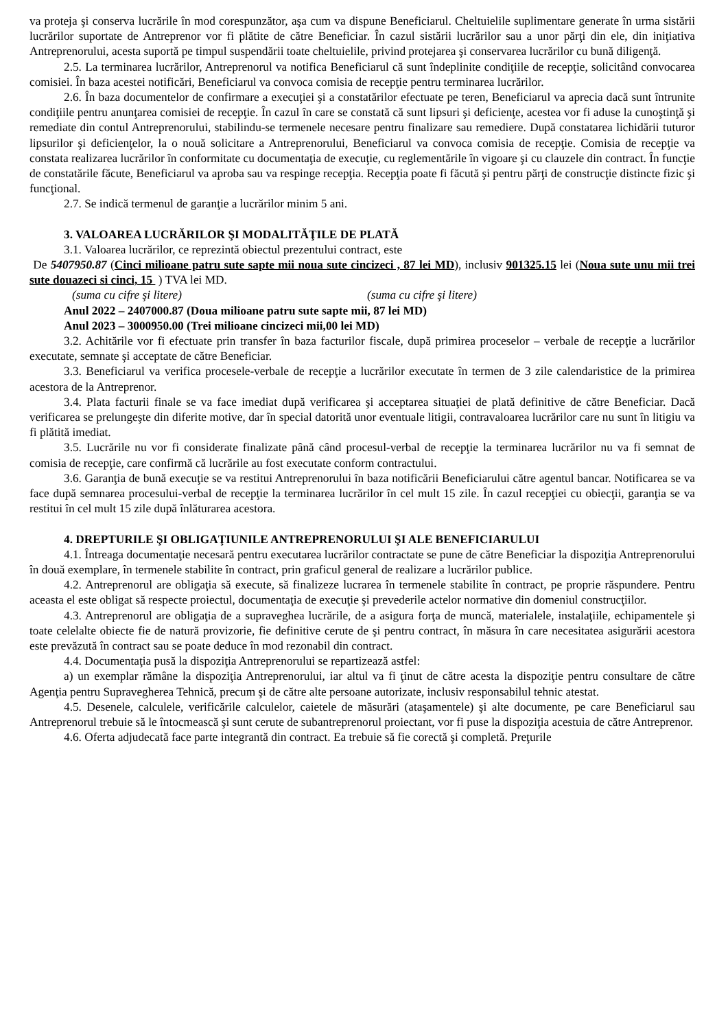va proteja şi conserva lucrările în mod corespunzător, aşa cum va dispune Beneficiarul. Cheltuielile suplimentare generate în urma sistării lucrărilor suportate de Antreprenor vor fi plătite de către Beneficiar. În cazul sistării lucrărilor sau a unor părţi din ele, din iniţiativa Antreprenorului, acesta suportă pe timpul suspendării toate cheltuielile, privind protejarea şi conservarea lucrărilor cu bună diligenţă.
2.5. La terminarea lucrărilor, Antreprenorul va notifica Beneficiarul că sunt îndeplinite condiţiile de recepţie, solicitând convocarea comisiei. În baza acestei notificări, Beneficiarul va convoca comisia de recepţie pentru terminarea lucrărilor.
2.6. În baza documentelor de confirmare a execuţiei şi a constatărilor efectuate pe teren, Beneficiarul va aprecia dacă sunt întrunite condiţiile pentru anunţarea comisiei de recepţie. În cazul în care se constată că sunt lipsuri şi deficienţe, acestea vor fi aduse la cunoştinţă şi remediate din contul Antreprenorului, stabilindu-se termenele necesare pentru finalizare sau remediere. După constatarea lichidării tuturor lipsurilor şi deficienţelor, la o nouă solicitare a Antreprenorului, Beneficiarul va convoca comisia de recepţie. Comisia de recepţie va constata realizarea lucrărilor în conformitate cu documentaţia de execuţie, cu reglementările în vigoare şi cu clauzele din contract. În funcţie de constatările făcute, Beneficiarul va aproba sau va respinge recepţia. Recepţia poate fi făcută şi pentru părţi de construcţie distincte fizic şi funcţional.
2.7. Se indică termenul de garanţie a lucrărilor minim 5 ani.
3. VALOAREA LUCRĂRILOR ŞI MODALITĂŢILE DE PLATĂ
3.1. Valoarea lucrărilor, ce reprezintă obiectul prezentului contract, este
De 5407950.87 (Cinci milioane patru sute sapte mii noua sute cincizeci , 87 lei MD), inclusiv 901325.15 lei (Noua sute unu mii trei sute douazeci si cinci, 15 ) TVA lei MD.
(suma cu cifre şi litere) (suma cu cifre şi litere)
Anul 2022 – 2407000.87 (Doua milioane patru sute sapte mii, 87 lei MD)
Anul 2023 – 3000950.00 (Trei milioane cincizeci mii,00 lei MD)
3.2. Achitările vor fi efectuate prin transfer în baza facturilor fiscale, după primirea proceselor – verbale de recepţie a lucrărilor executate, semnate şi acceptate de către Beneficiar.
3.3. Beneficiarul va verifica procesele-verbale de recepţie a lucrărilor executate în termen de 3 zile calendaristice de la primirea acestora de la Antreprenor.
3.4. Plata facturii finale se va face imediat după verificarea şi acceptarea situaţiei de plată definitive de către Beneficiar. Dacă verificarea se prelungeşte din diferite motive, dar în special datorită unor eventuale litigii, contravaloarea lucrărilor care nu sunt în litigiu va fi plătită imediat.
3.5. Lucrările nu vor fi considerate finalizate până când procesul-verbal de recepţie la terminarea lucrărilor nu va fi semnat de comisia de recepţie, care confirmă că lucrările au fost executate conform contractului.
3.6. Garanţia de bună execuţie se va restitui Antreprenorului în baza notificării Beneficiarului către agentul bancar. Notificarea se va face după semnarea procesului-verbal de recepţie la terminarea lucrărilor în cel mult 15 zile. În cazul recepţiei cu obiecţii, garanţia se va restitui în cel mult 15 zile după înlăturarea acestora.
4. DREPTURILE ŞI OBLIGAŢIUNILE ANTREPRENORULUI ŞI ALE BENEFICIARULUI
4.1. Întreaga documentaţie necesară pentru executarea lucrărilor contractate se pune de către Beneficiar la dispoziţia Antreprenorului în două exemplare, în termenele stabilite în contract, prin graficul general de realizare a lucrărilor publice.
4.2. Antreprenorul are obligaţia să execute, să finalizeze lucrarea în termenele stabilite în contract, pe proprie răspundere. Pentru aceasta el este obligat să respecte proiectul, documentaţia de execuţie şi prevederile actelor normative din domeniul construcţiilor.
4.3. Antreprenorul are obligaţia de a supraveghea lucrările, de a asigura forţa de muncă, materialele, instalaţiile, echipamentele şi toate celelalte obiecte fie de natură provizorie, fie definitive cerute de şi pentru contract, în măsura în care necesitatea asigurării acestora este prevăzută în contract sau se poate deduce în mod rezonabil din contract.
4.4. Documentaţia pusă la dispoziţia Antreprenorului se repartizează astfel:
a) un exemplar rămâne la dispoziţia Antreprenorului, iar altul va fi ţinut de către acesta la dispoziţie pentru consultare de către Agenţia pentru Supravegherea Tehnică, precum şi de către alte persoane autorizate, inclusiv responsabilul tehnic atestat.
4.5. Desenele, calculele, verificările calculelor, caietele de măsurări (ataşamentele) şi alte documente, pe care Beneficiarul sau Antreprenorul trebuie să le întocmească şi sunt cerute de subantreprenorul proiectant, vor fi puse la dispoziţia acestuia de către Antreprenor.
4.6. Oferta adjudecată face parte integrantă din contract. Ea trebuie să fie corectă şi completă. Preţurile